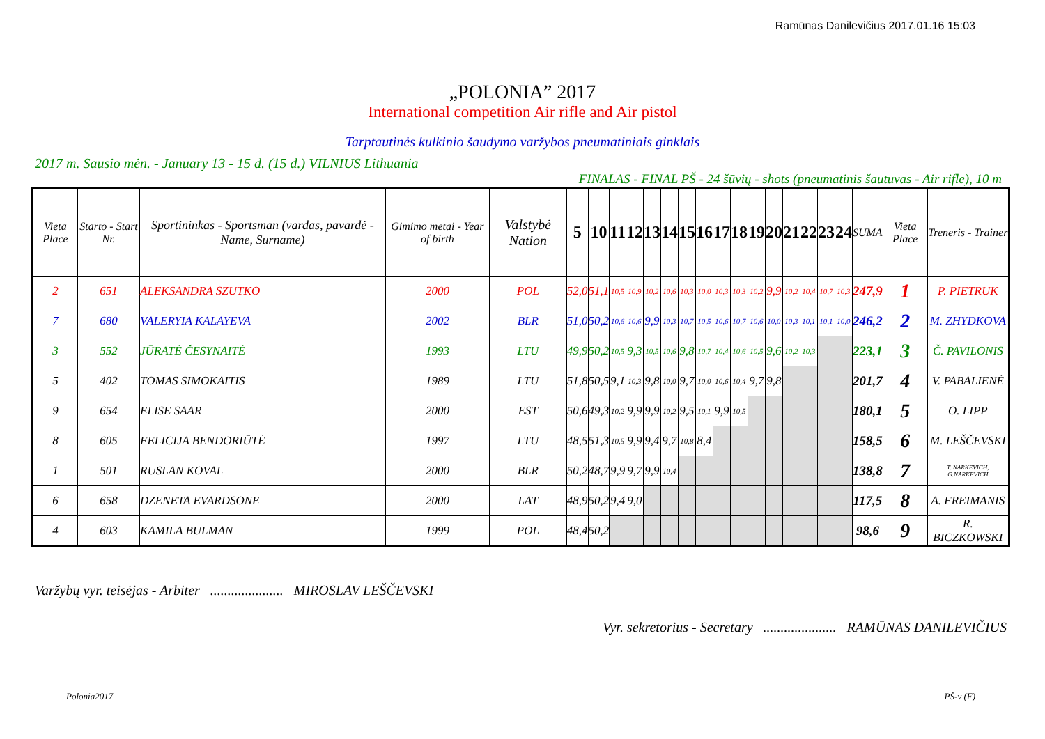Ramūnas Danilevičius 2017.01.16 15:03
„POLONIA” 2017
International competition Air rifle and Air pistol
Tarptautinės kulkinio šaudymo varžybos pneumatiniais ginklais
2017 m. Sausio mėn. - January 13 - 15 d. (15 d.) VILNIUS Lithuania
FINALAS - FINAL PŠ - 24 šūvių - shots (pneumatinis šautuvas - Air rifle), 10 m
| Vieta Place | Starto - Start Nr. | Sportininkas - Sportsman (vardas, pavardė - Name, Surname) | Gimimo metai - Year of birth | Valstybė Nation | 5 | 10 | 11 | 12 | 13 | 14 | 15 | 16 | 17 | 18 | 19 | 20 | 21 | 22 | 23 | 24 | SUMA | Vieta Place | Treneris - Trainer |
| --- | --- | --- | --- | --- | --- | --- | --- | --- | --- | --- | --- | --- | --- | --- | --- | --- | --- | --- | --- | --- | --- | --- | --- |
| 2 | 651 | ALEKSANDRA SZUTKO | 2000 | POL | 52,0 | 51,1 | 10,5 | 10,9 | 10,2 | 10,6 | 10,3 | 10,0 | 10,3 | 10,3 | 10,2 | 9,9 | 10,2 | 10,4 | 10,7 | 10,3 | 247,9 | 1 | P. PIETRUK |
| 7 | 680 | VALERYIA KALAYEVA | 2002 | BLR | 51,0 | 50,2 | 10,6 | 10,6 | 9,9 | 10,3 | 10,7 | 10,5 | 10,6 | 10,7 | 10,6 | 10,0 | 10,3 | 10,1 | 10,1 | 10,0 | 246,2 | 2 | M. ZHYDKOVA |
| 3 | 552 | JŪRATĖ ČESYNAITĖ | 1993 | LTU | 49,9 | 50,2 | 10,5 | 9,3 | 10,5 | 10,6 | 9,8 | 10,7 | 10,4 | 10,6 | 10,5 | 9,6 | 10,2 | 10,3 | | | 223,1 | 3 | Č. PAVILONIS |
| 5 | 402 | TOMAS SIMOKAITIS | 1989 | LTU | 51,8 | 50,5 | 9,1 | 10,3 | 9,8 | 10,0 | 9,7 | 10,0 | 10,6 | 10,4 | 9,7 | 9,8 | | | | | 201,7 | 4 | V. PABALIENĖ |
| 9 | 654 | ELISE SAAR | 2000 | EST | 50,6 | 49,3 | 10,2 | 9,9 | 9,9 | 10,2 | 9,5 | 10,1 | 9,9 | 10,5 | | | | | | | 180,1 | 5 | O. LIPP |
| 8 | 605 | FELICIJA BENDORIŪTĖ | 1997 | LTU | 48,5 | 51,3 | 10,5 | 9,9 | 9,4 | 9,7 | 10,8 | 8,4 | | | | | | | | | 158,5 | 6 | M. LEŠČEVSKI |
| 1 | 501 | RUSLAN KOVAL | 2000 | BLR | 50,2 | 48,7 | 9,9 | 9,7 | 9,9 | 10,4 | | | | | | | | | | | 138,8 | 7 | T. NARKEVICH, G.NARKEVICH |
| 6 | 658 | DZENETA EVARDSONE | 2000 | LAT | 48,9 | 50,2 | 9,4 | 9,0 | | | | | | | | | | | | | 117,5 | 8 | A. FREIMANIS |
| 4 | 603 | KAMILA BULMAN | 1999 | POL | 48,4 | 50,2 | | | | | | | | | | | | | | | 98,6 | 9 | R. BICZKOWSKI |
Varžybų vyr. teisėjas - Arbiter ..................... MIROSLAV LEŠČEVSKI
Vyr. sekretorius - Secretary ..................... RAMŪNAS DANILEVIČIUS
Polonia2017 PŠ-v (F)